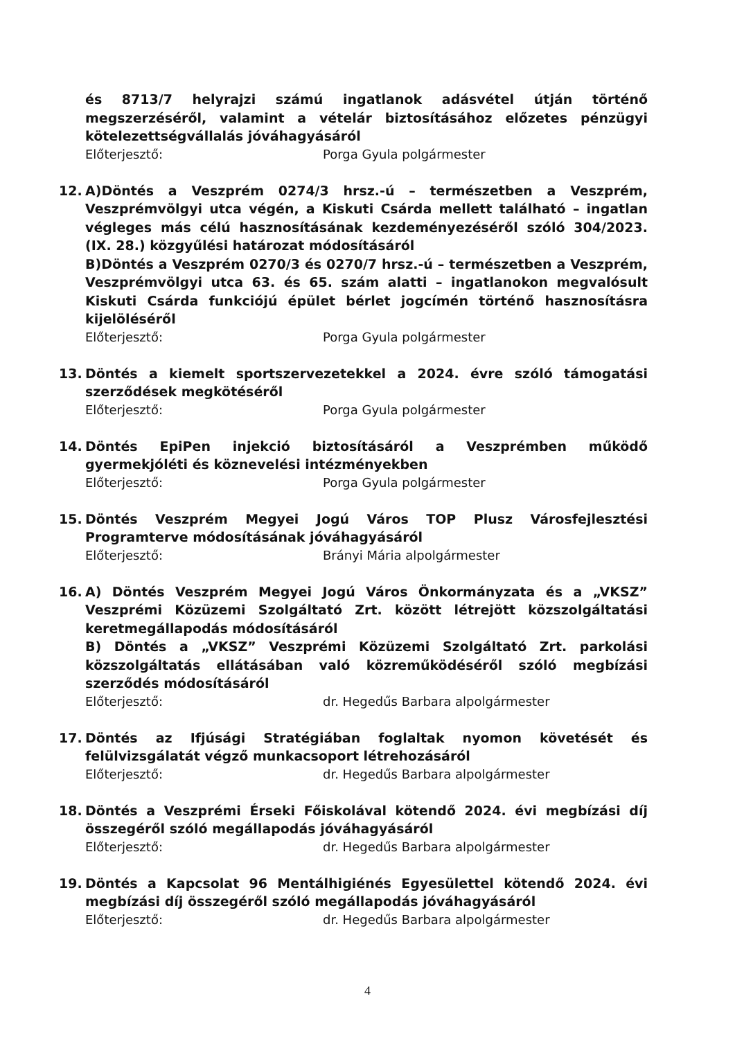és 8713/7 helyrajzi számú ingatlanok adásvétel útján történő megszerzéséről, valamint a vételár biztosításához előzetes pénzügyi kötelezettségvállalás jóváhagyásáról
Előterjesztő: Porga Gyula polgármester
12. A)Döntés a Veszprém 0274/3 hrsz.-ú – természetben a Veszprém, Veszprémvölgyi utca végén, a Kiskuti Csárda mellett található – ingatlan végleges más célú hasznosításának kezdeményezéséről szóló 304/2023. (IX. 28.) közgyűlési határozat módosításáról
B)Döntés a Veszprém 0270/3 és 0270/7 hrsz.-ú – természetben a Veszprém, Veszprémvölgyi utca 63. és 65. szám alatti – ingatlanokon megvalósult Kiskuti Csárda funkciójú épület bérlet jogcímén történő hasznosításra kijelöléséről
Előterjesztő: Porga Gyula polgármester
13. Döntés a kiemelt sportszervezetekkel a 2024. évre szóló támogatási szerződések megkötéséről
Előterjesztő: Porga Gyula polgármester
14. Döntés EpiPen injekció biztosításáról a Veszprémben működő gyermekjóléti és köznevelési intézményekben
Előterjesztő: Porga Gyula polgármester
15. Döntés Veszprém Megyei Jogú Város TOP Plusz Városfejlesztési Programterve módosításának jóváhagyásáról
Előterjesztő: Brányi Mária alpolgármester
16. A) Döntés Veszprém Megyei Jogú Város Önkormányzata és a „VKSZ” Veszprémi Közüzemi Szolgáltató Zrt. között létrejött közszolgáltatási keretmegállapodás módosításáról
B) Döntés a „VKSZ” Veszprémi Közüzemi Szolgáltató Zrt. parkolási közszolgáltatás ellátásában való közreműködéséről szóló megbízási szerződés módosításáról
Előterjesztő: dr. Hegedűs Barbara alpolgármester
17. Döntés az Ifjúsági Stratégiában foglaltak nyomon követését és felülvizsgálatát végző munkacsoport létrehozásáról
Előterjesztő: dr. Hegedűs Barbara alpolgármester
18. Döntés a Veszprémi Érseki Főiskolával kötendő 2024. évi megbízási díj összegéről szóló megállapodás jóváhagyásáról
Előterjesztő: dr. Hegedűs Barbara alpolgármester
19. Döntés a Kapcsolat 96 Mentálhigiénés Egyesülettel kötendő 2024. évi megbízási díj összegéről szóló megállapodás jóváhagyásáról
Előterjesztő: dr. Hegedűs Barbara alpolgármester
4